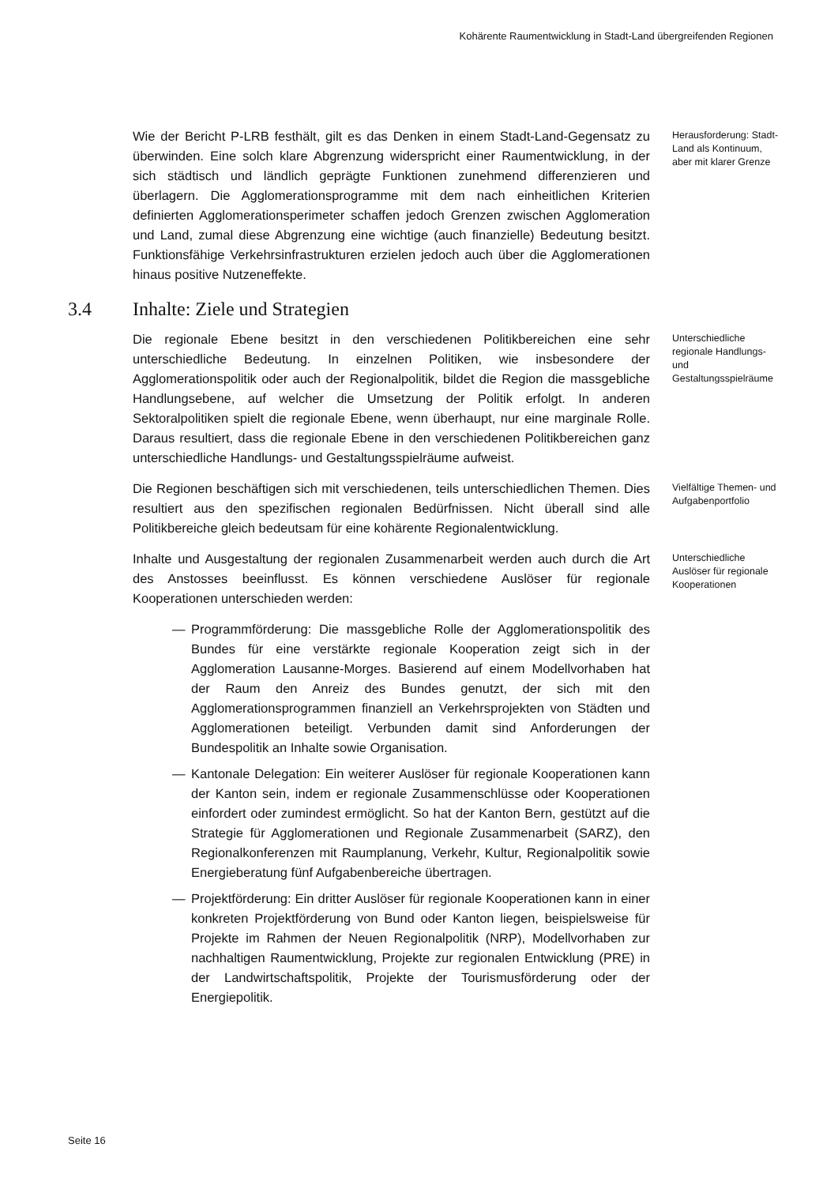Kohärente Raumentwicklung in Stadt-Land übergreifenden Regionen
Wie der Bericht P-LRB festhält, gilt es das Denken in einem Stadt-Land-Gegensatz zu überwinden. Eine solch klare Abgrenzung widerspricht einer Raumentwicklung, in der sich städtisch und ländlich geprägte Funktionen zunehmend differenzieren und überlagern. Die Agglomerationsprogramme mit dem nach einheitlichen Kriterien definierten Agglomerationsperimeter schaffen jedoch Grenzen zwischen Agglomeration und Land, zumal diese Abgrenzung eine wichtige (auch finanzielle) Bedeutung besitzt. Funktionsfähige Verkehrsinfrastrukturen erzielen jedoch auch über die Agglomerationen hinaus positive Nutzeneffekte.
Herausforderung: Stadt-Land als Kontinuum, aber mit klarer Grenze
3.4 Inhalte: Ziele und Strategien
Die regionale Ebene besitzt in den verschiedenen Politikbereichen eine sehr unterschiedliche Bedeutung. In einzelnen Politiken, wie insbesondere der Agglomerationspolitik oder auch der Regionalpolitik, bildet die Region die massgebliche Handlungsebene, auf welcher die Umsetzung der Politik erfolgt. In anderen Sektoralpolitiken spielt die regionale Ebene, wenn überhaupt, nur eine marginale Rolle. Daraus resultiert, dass die regionale Ebene in den verschiedenen Politikbereichen ganz unterschiedliche Handlungs- und Gestaltungsspielräume aufweist.
Unterschiedliche regionale Handlungs- und Gestaltungsspielräume
Die Regionen beschäftigen sich mit verschiedenen, teils unterschiedlichen Themen. Dies resultiert aus den spezifischen regionalen Bedürfnissen. Nicht überall sind alle Politikbereiche gleich bedeutsam für eine kohärente Regionalentwicklung.
Vielfältige Themen- und Aufgabenportfolio
Inhalte und Ausgestaltung der regionalen Zusammenarbeit werden auch durch die Art des Anstosses beeinflusst. Es können verschiedene Auslöser für regionale Kooperationen unterschieden werden:
— Programmförderung: Die massgebliche Rolle der Agglomerationspolitik des Bundes für eine verstärkte regionale Kooperation zeigt sich in der Agglomeration Lausanne-Morges. Basierend auf einem Modellvorhaben hat der Raum den Anreiz des Bundes genutzt, der sich mit den Agglomerationsprogrammen finanziell an Verkehrsprojekten von Städten und Agglomerationen beteiligt. Verbunden damit sind Anforderungen der Bundespolitik an Inhalte sowie Organisation.
— Kantonale Delegation: Ein weiterer Auslöser für regionale Kooperationen kann der Kanton sein, indem er regionale Zusammenschlüsse oder Kooperationen einfordert oder zumindest ermöglicht. So hat der Kanton Bern, gestützt auf die Strategie für Agglomerationen und Regionale Zusammenarbeit (SARZ), den Regionalkonferenzen mit Raumplanung, Verkehr, Kultur, Regionalpolitik sowie Energieberatung fünf Aufgabenbereiche übertragen.
— Projektförderung: Ein dritter Auslöser für regionale Kooperationen kann in einer konkreten Projektförderung von Bund oder Kanton liegen, beispielsweise für Projekte im Rahmen der Neuen Regionalpolitik (NRP), Modellvorhaben zur nachhaltigen Raumentwicklung, Projekte zur regionalen Entwicklung (PRE) in der Landwirtschaftspolitik, Projekte der Tourismusförderung oder der Energiepolitik.
Unterschiedliche Auslöser für regionale Kooperationen
Seite 16